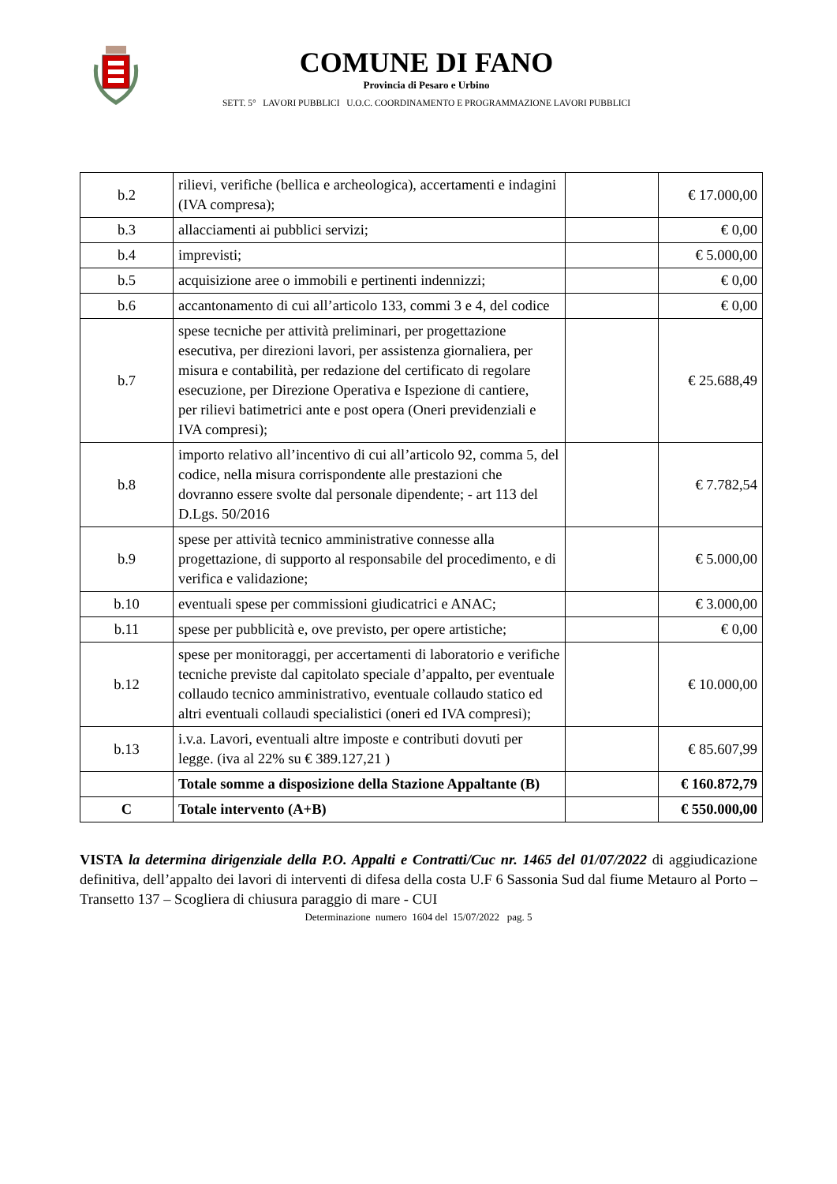COMUNE DI FANO
Provincia di Pesaro e Urbino
SETT. 5° LAVORI PUBBLICI U.O.C. COORDINAMENTO E PROGRAMMAZIONE LAVORI PUBBLICI
| b.2 | rilievi, verifiche (bellica e archeologica), accertamenti e indagini (IVA compresa); | | € 17.000,00 |
| b.3 | allacciamenti ai pubblici servizi; | | € 0,00 |
| b.4 | imprevisti; | | € 5.000,00 |
| b.5 | acquisizione aree o immobili e pertinenti indennizzi; | | € 0,00 |
| b.6 | accantonamento di cui all’articolo 133, commi 3 e 4, del codice | | € 0,00 |
| b.7 | spese tecniche per attività preliminari, per progettazione esecutiva, per direzioni lavori, per assistenza giornaliera, per misura e contabilità, per redazione del certificato di regolare esecuzione, per Direzione Operativa e Ispezione di cantiere, per rilievi batimetrici ante e post opera (Oneri previdenziali e IVA compresi); | | € 25.688,49 |
| b.8 | importo relativo all’incentivo di cui all’articolo 92, comma 5, del codice, nella misura corrispondente alle prestazioni che dovranno essere svolte dal personale dipendente; - art 113 del D.Lgs. 50/2016 | | € 7.782,54 |
| b.9 | spese per attività tecnico amministrative connesse alla progettazione, di supporto al responsabile del procedimento, e di verifica e validazione; | | € 5.000,00 |
| b.10 | eventuali spese per commissioni giudicatrici e ANAC; | | € 3.000,00 |
| b.11 | spese per pubblicità e, ove previsto, per opere artistiche; | | € 0,00 |
| b.12 | spese per monitoraggi, per accertamenti di laboratorio e verifiche tecniche previste dal capitolato speciale d’appalto, per eventuale collaudo tecnico amministrativo, eventuale collaudo statico ed altri eventuali collaudi specialistici (oneri ed IVA compresi); | | € 10.000,00 |
| b.13 | i.v.a. Lavori, eventuali altre imposte e contributi dovuti per legge. (iva al 22% su € 389.127,21 ) | | € 85.607,99 |
| | Totale somme a disposizione della Stazione Appaltante (B) | | € 160.872,79 |
| C | Totale intervento (A+B) | | € 550.000,00 |
VISTA la determina dirigenziale della P.O. Appalti e Contratti/Cuc nr. 1465 del 01/07/2022 di aggiudicazione definitiva, dell’appalto dei lavori di interventi di difesa della costa U.F 6 Sassonia Sud dal fiume Metauro al Porto – Transetto 137 – Scogliera di chiusura paraggio di mare - CUI
Determinazione numero 1604 del 15/07/2022 pag. 5